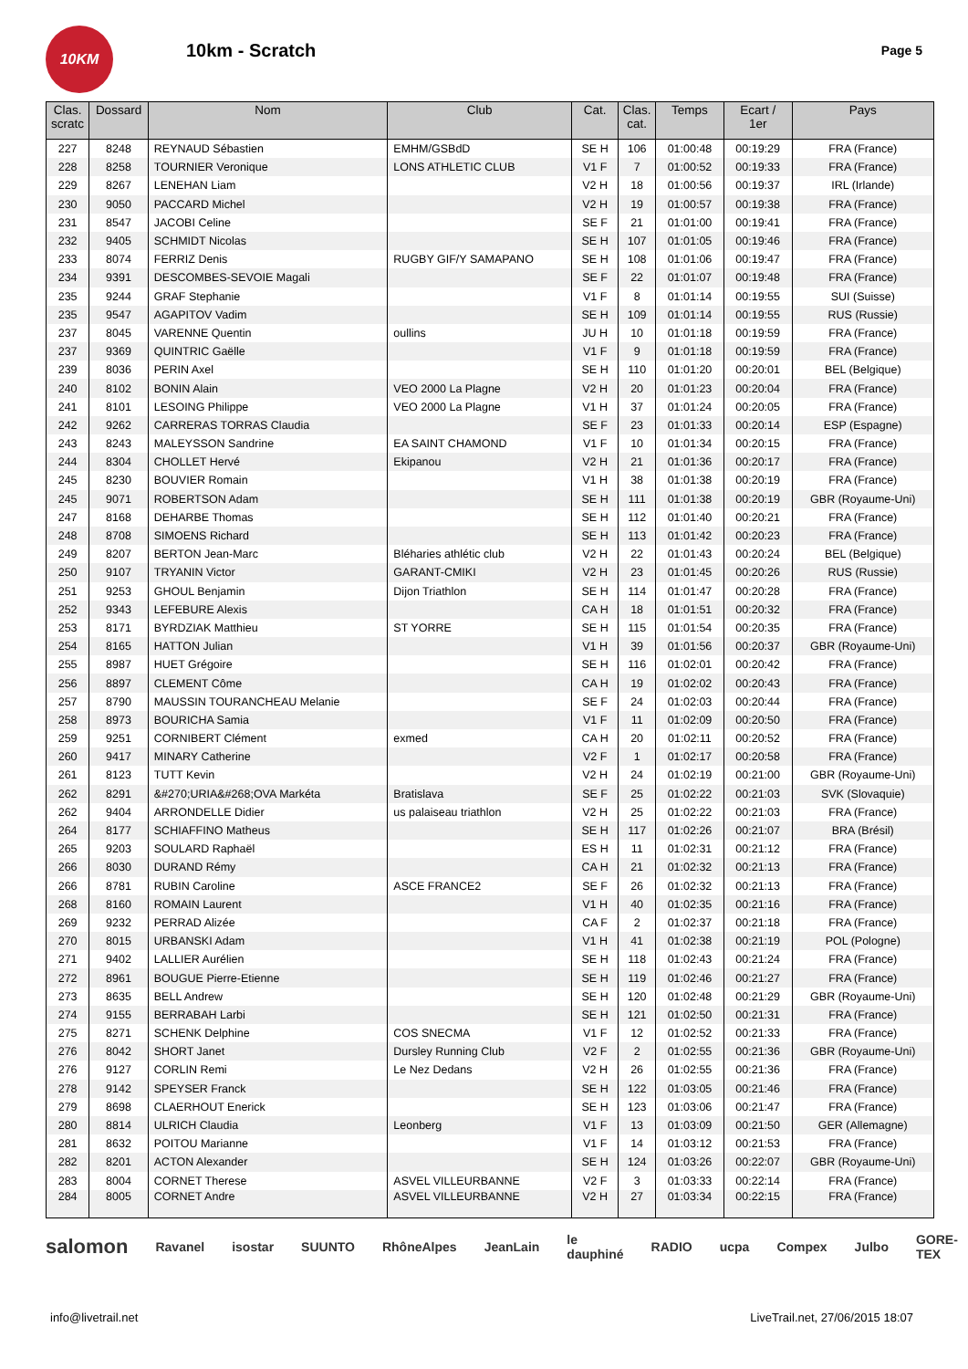10KM
10km - Scratch
Page 5
| Clas. scratc | Dossard | Nom | Club | Cat. | Clas. cat. | Temps | Ecart / 1er | Pays |
| --- | --- | --- | --- | --- | --- | --- | --- | --- |
| 227 | 8248 | REYNAUD Sébastien | EMHM/GSBdD | SE H | 106 | 01:00:48 | 00:19:29 | FRA (France) |
| 228 | 8258 | TOURNIER Veronique | LONS ATHLETIC CLUB | V1 F | 7 | 01:00:52 | 00:19:33 | FRA (France) |
| 229 | 8267 | LENEHAN Liam | | V2 H | 18 | 01:00:56 | 00:19:37 | IRL (Irlande) |
| 230 | 9050 | PACCARD Michel | | V2 H | 19 | 01:00:57 | 00:19:38 | FRA (France) |
| 231 | 8547 | JACOBI Celine | | SE F | 21 | 01:01:00 | 00:19:41 | FRA (France) |
| 232 | 9405 | SCHMIDT Nicolas | | SE H | 107 | 01:01:05 | 00:19:46 | FRA (France) |
| 233 | 8074 | FERRIZ Denis | RUGBY GIF/Y SAMAPANO | SE H | 108 | 01:01:06 | 00:19:47 | FRA (France) |
| 234 | 9391 | DESCOMBES-SEVOIE Magali | | SE F | 22 | 01:01:07 | 00:19:48 | FRA (France) |
| 235 | 9244 | GRAF Stephanie | | V1 F | 8 | 01:01:14 | 00:19:55 | SUI (Suisse) |
| 235 | 9547 | AGAPITOV Vadim | | SE H | 109 | 01:01:14 | 00:19:55 | RUS (Russie) |
| 237 | 8045 | VARENNE Quentin | oullins | JU H | 10 | 01:01:18 | 00:19:59 | FRA (France) |
| 237 | 9369 | QUINTRIC Gaëlle | | V1 F | 9 | 01:01:18 | 00:19:59 | FRA (France) |
| 239 | 8036 | PERIN Axel | | SE H | 110 | 01:01:20 | 00:20:01 | BEL (Belgique) |
| 240 | 8102 | BONIN Alain | VEO 2000 La Plagne | V2 H | 20 | 01:01:23 | 00:20:04 | FRA (France) |
| 241 | 8101 | LESOING Philippe | VEO 2000 La Plagne | V1 H | 37 | 01:01:24 | 00:20:05 | FRA (France) |
| 242 | 9262 | CARRERAS TORRAS Claudia | | SE F | 23 | 01:01:33 | 00:20:14 | ESP (Espagne) |
| 243 | 8243 | MALEYSSON Sandrine | EA SAINT CHAMOND | V1 F | 10 | 01:01:34 | 00:20:15 | FRA (France) |
| 244 | 8304 | CHOLLET Hervé | Ekipanou | V2 H | 21 | 01:01:36 | 00:20:17 | FRA (France) |
| 245 | 8230 | BOUVIER Romain | | V1 H | 38 | 01:01:38 | 00:20:19 | FRA (France) |
| 245 | 9071 | ROBERTSON Adam | | SE H | 111 | 01:01:38 | 00:20:19 | GBR (Royaume-Uni) |
| 247 | 8168 | DEHARBE Thomas | | SE H | 112 | 01:01:40 | 00:20:21 | FRA (France) |
| 248 | 8708 | SIMOENS Richard | | SE H | 113 | 01:01:42 | 00:20:23 | FRA (France) |
| 249 | 8207 | BERTON Jean-Marc | Bléharies athlétic club | V2 H | 22 | 01:01:43 | 00:20:24 | BEL (Belgique) |
| 250 | 9107 | TRYANIN Victor | GARANT-CMIKI | V2 H | 23 | 01:01:45 | 00:20:26 | RUS (Russie) |
| 251 | 9253 | GHOUL Benjamin | Dijon Triathlon | SE H | 114 | 01:01:47 | 00:20:28 | FRA (France) |
| 252 | 9343 | LEFEBURE Alexis | | CA H | 18 | 01:01:51 | 00:20:32 | FRA (France) |
| 253 | 8171 | BYRDZIAK Matthieu | ST YORRE | SE H | 115 | 01:01:54 | 00:20:35 | FRA (France) |
| 254 | 8165 | HATTON Julian | | V1 H | 39 | 01:01:56 | 00:20:37 | GBR (Royaume-Uni) |
| 255 | 8987 | HUET Grégoire | | SE H | 116 | 01:02:01 | 00:20:42 | FRA (France) |
| 256 | 8897 | CLEMENT Côme | | CA H | 19 | 01:02:02 | 00:20:43 | FRA (France) |
| 257 | 8790 | MAUSSIN TOURANCHEAU Melanie | | SE F | 24 | 01:02:03 | 00:20:44 | FRA (France) |
| 258 | 8973 | BOURICHA Samia | | V1 F | 11 | 01:02:09 | 00:20:50 | FRA (France) |
| 259 | 9251 | CORNIBERT Clément | exmed | CA H | 20 | 01:02:11 | 00:20:52 | FRA (France) |
| 260 | 9417 | MINARY Catherine | | V2 F | 1 | 01:02:17 | 00:20:58 | FRA (France) |
| 261 | 8123 | TUTT Kevin | | V2 H | 24 | 01:02:19 | 00:21:00 | GBR (Royaume-Uni) |
| 262 | 8291 | &#270;URIA&#268;OVA Markéta | Bratislava | SE F | 25 | 01:02:22 | 00:21:03 | SVK (Slovaquie) |
| 262 | 9404 | ARRONDELLE Didier | us palaiseau triathlon | V2 H | 25 | 01:02:22 | 00:21:03 | FRA (France) |
| 264 | 8177 | SCHIAFFINO Matheus | | SE H | 117 | 01:02:26 | 00:21:07 | BRA (Brésil) |
| 265 | 9203 | SOULARD Raphaël | | ES H | 11 | 01:02:31 | 00:21:12 | FRA (France) |
| 266 | 8030 | DURAND Rémy | | CA H | 21 | 01:02:32 | 00:21:13 | FRA (France) |
| 266 | 8781 | RUBIN Caroline | ASCE FRANCE2 | SE F | 26 | 01:02:32 | 00:21:13 | FRA (France) |
| 268 | 8160 | ROMAIN Laurent | | V1 H | 40 | 01:02:35 | 00:21:16 | FRA (France) |
| 269 | 9232 | PERRAD Alizée | | CA F | 2 | 01:02:37 | 00:21:18 | FRA (France) |
| 270 | 8015 | URBANSKI Adam | | V1 H | 41 | 01:02:38 | 00:21:19 | POL (Pologne) |
| 271 | 9402 | LALLIER Aurélien | | SE H | 118 | 01:02:43 | 00:21:24 | FRA (France) |
| 272 | 8961 | BOUGUE Pierre-Etienne | | SE H | 119 | 01:02:46 | 00:21:27 | FRA (France) |
| 273 | 8635 | BELL Andrew | | SE H | 120 | 01:02:48 | 00:21:29 | GBR (Royaume-Uni) |
| 274 | 9155 | BERRABAH Larbi | | SE H | 121 | 01:02:50 | 00:21:31 | FRA (France) |
| 275 | 8271 | SCHENK Delphine | COS SNECMA | V1 F | 12 | 01:02:52 | 00:21:33 | FRA (France) |
| 276 | 8042 | SHORT Janet | Dursley Running Club | V2 F | 2 | 01:02:55 | 00:21:36 | GBR (Royaume-Uni) |
| 276 | 9127 | CORLIN Remi | Le Nez Dedans | V2 H | 26 | 01:02:55 | 00:21:36 | FRA (France) |
| 278 | 9142 | SPEYSER Franck | | SE H | 122 | 01:03:05 | 00:21:46 | FRA (France) |
| 279 | 8698 | CLAERHOUT Enerick | | SE H | 123 | 01:03:06 | 00:21:47 | FRA (France) |
| 280 | 8814 | ULRICH Claudia | Leonberg | V1 F | 13 | 01:03:09 | 00:21:50 | GER (Allemagne) |
| 281 | 8632 | POITOU Marianne | | V1 F | 14 | 01:03:12 | 00:21:53 | FRA (France) |
| 282 | 8201 | ACTON Alexander | | SE H | 124 | 01:03:26 | 00:22:07 | GBR (Royaume-Uni) |
| 283 | 8004 | CORNET Therese | ASVEL VILLEURBANNE | V2 F | 3 | 01:03:33 | 00:22:14 | FRA (France) |
| 284 | 8005 | CORNET Andre | ASVEL VILLEURBANNE | V2 H | 27 | 01:03:34 | 00:22:15 | FRA (France) |
salomon Ravanel isostar SUUNTO RhôneAlpes JeanLain le dauphiné RADIO ucpa Compex Julbo GORE-TEX
info@livetrail.net LiveTrail.net, 27/06/2015 18:07